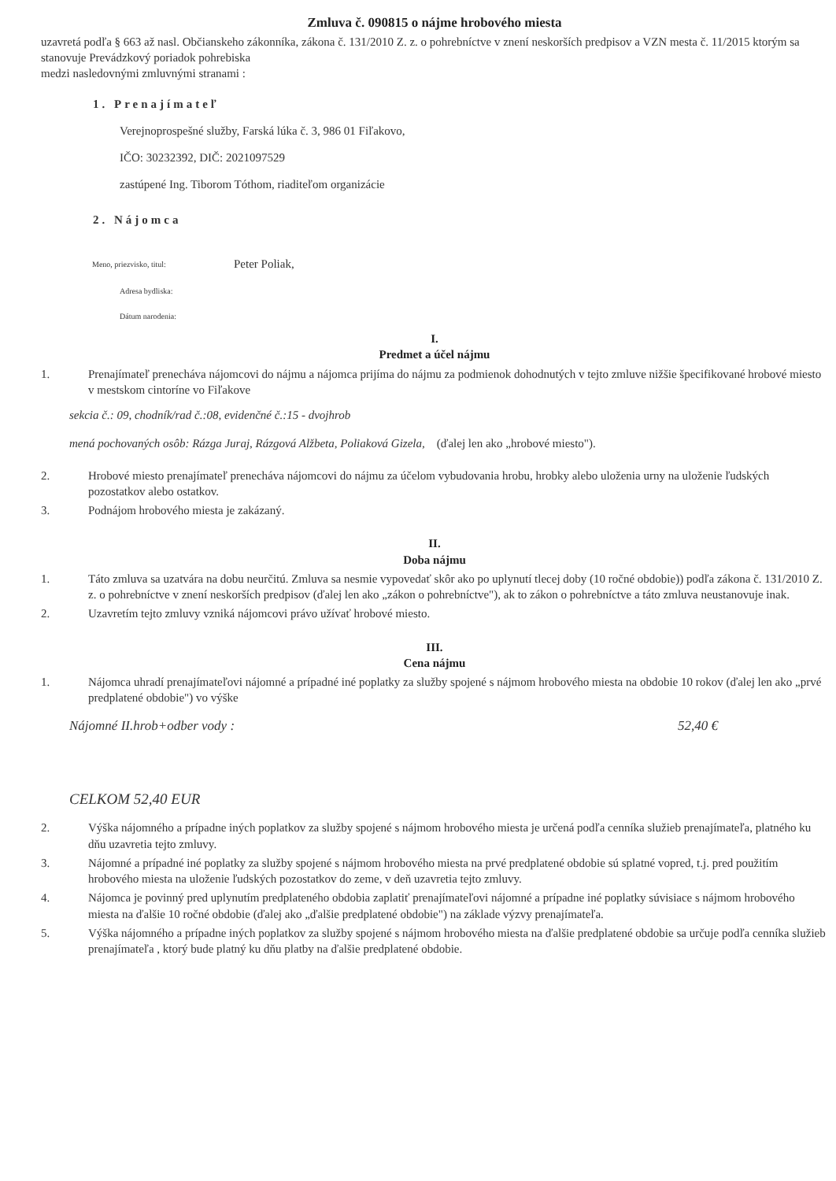Zmluva č. 090815 o nájme hrobového miesta
uzavretá podľa § 663 až nasl. Občianskeho zákonníka, zákona č. 131/2010 Z. z. o pohrebníctve v znení neskorších predpisov a VZN mesta č. 11/2015 ktorým sa stanovuje Prevádzkový poriadok pohrebiska
medzi nasledovnými zmluvnými stranami :
1. Prenajímateľ
Verejnoprospešné služby, Farská lúka č. 3, 986 01 Fiľakovo,
IČO: 30232392, DIČ: 2021097529
zastúpené Ing. Tiborom Tóthom, riaditeľom organizácie
2. Nájomca
Meno, priezvisko, titul: Peter Poliak,
Adresa bydliska:
Dátum narodenia:
I.
Predmet a účel nájmu
1. Prenajímateľ prenecháva nájomcovi do nájmu a nájomca prijíma do nájmu za podmienok dohodnutých v tejto zmluve nižšie špecifikované hrobové miesto v mestskom cintoríne vo Fiľakove
sekcia č.: 09, chodník/rad č.:08, evidenčné č.:15 - dvojhrob
mená pochovaných osôb: Rázga Juraj, Rázgová Alžbeta, Poliaková Gizela, (ďalej len ako „hrobové miesto").
2. Hrobové miesto prenajímateľ prenecháva nájomcovi do nájmu za účelom vybudovania hrobu, hrobky alebo uloženia urny na uloženie ľudských pozostatkov alebo ostatkov.
3. Podnájom hrobového miesta je zakázaný.
II.
Doba nájmu
1. Táto zmluva sa uzatvára na dobu neurčitú. Zmluva sa nesmie vypovedať skôr ako po uplynutí tlecej doby (10 ročné obdobie)) podľa zákona č. 131/2010 Z. z. o pohrebníctve v znení neskorších predpisov (ďalej len ako „zákon o pohrebníctve"), ak to zákon o pohrebníctve a táto zmluva neustanovuje inak.
2. Uzavretím tejto zmluvy vzniká nájomcovi právo užívať hrobové miesto.
III.
Cena nájmu
1. Nájomca uhradí prenajímateľovi nájomné a prípadné iné poplatky za služby spojené s nájmom hrobového miesta na obdobie 10 rokov (ďalej len ako „prvé predplatené obdobie") vo výške
Nájomné II.hrob+odber vody : 52,40 €
CELKOM 52,40 EUR
2. Výška nájomného a prípadne iných poplatkov za služby spojené s nájmom hrobového miesta je určená podľa cenníka služieb prenajímateľa, platného ku dňu uzavretia tejto zmluvy.
3. Nájomné a prípadné iné poplatky za služby spojené s nájmom hrobového miesta na prvé predplatené obdobie sú splatné vopred, t.j. pred použitím hrobového miesta na uloženie ľudských pozostatkov do zeme, v deň uzavretia tejto zmluvy.
4. Nájomca je povinný pred uplynutím predplateného obdobia zaplatiť prenajímateľovi nájomné a prípadne iné poplatky súvisiace s nájmom hrobového miesta na ďalšie 10 ročné obdobie (ďalej ako „ďalšie predplatené obdobie") na základe výzvy prenajímateľa.
5. Výška nájomného a prípadne iných poplatkov za služby spojené s nájmom hrobového miesta na ďalšie predplatené obdobie sa určuje podľa cenníka služieb prenajímateľa , ktorý bude platný ku dňu platby na ďalšie predplatené obdobie.